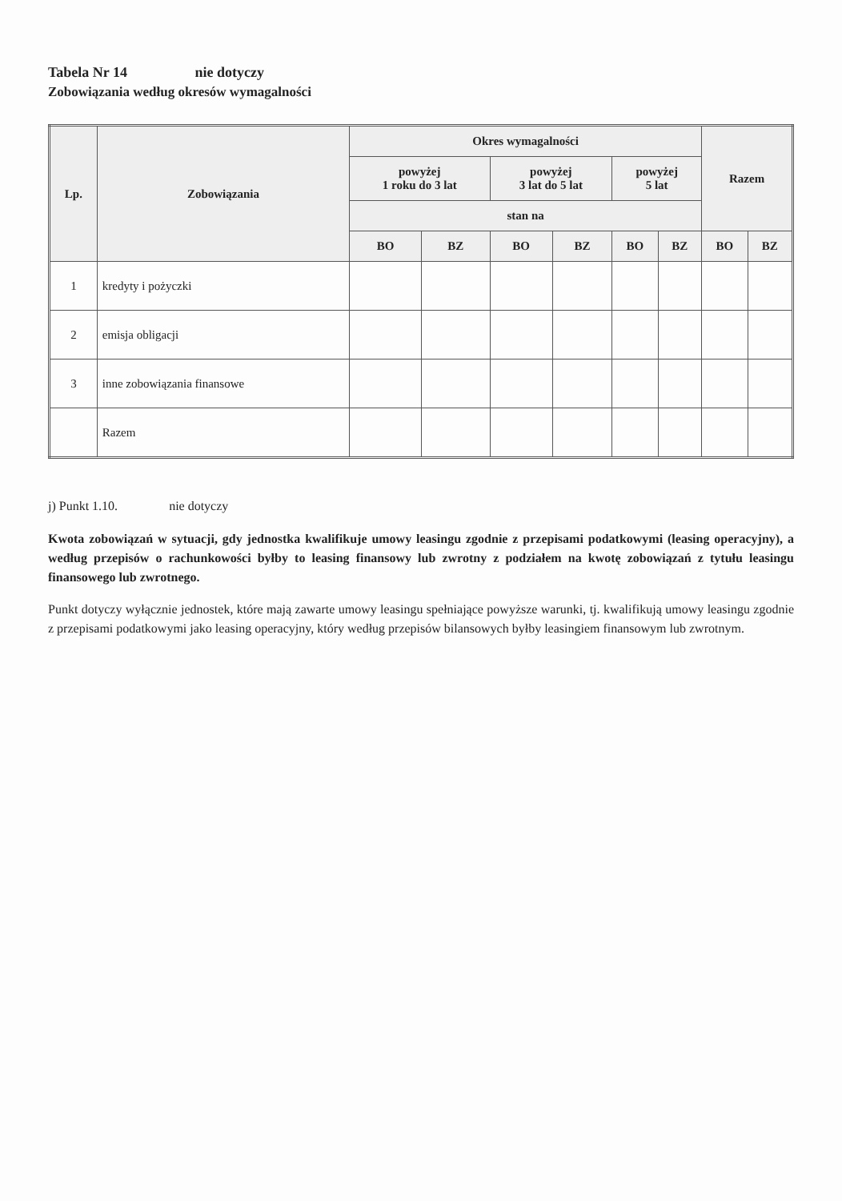Tabela Nr 14 nie dotyczy
Zobowiązania według okresów wymagalności
| Lp. | Zobowiązania | Okres wymagalności | | | | | | Razem | |
| --- | --- | --- | --- | --- | --- | --- | --- | --- | --- |
| | | powyżej 1 roku do 3 lat | | powyżej 3 lat do 5 lat | | powyżej 5 lat | | | |
| | | stan na | | | | | | | |
| | | BO | BZ | BO | BZ | BO | BZ | BO | BZ |
| 1 | kredyty i pożyczki | | | | | | | | |
| 2 | emisja obligacji | | | | | | | | |
| 3 | inne zobowiązania finansowe | | | | | | | | |
| | Razem | | | | | | | | |
j) Punkt 1.10. nie dotyczy
Kwota zobowiązań w sytuacji, gdy jednostka kwalifikuje umowy leasingu zgodnie z przepisami podatkowymi (leasing operacyjny), a według przepisów o rachunkowości byłby to leasing finansowy lub zwrotny z podziałem na kwotę zobowiązań z tytułu leasingu finansowego lub zwrotnego.
Punkt dotyczy wyłącznie jednostek, które mają zawarte umowy leasingu spełniające powyższe warunki, tj. kwalifikują umowy leasingu zgodnie z przepisami podatkowymi jako leasing operacyjny, który według przepisów bilansowych byłby leasingiem finansowym lub zwrotnym.